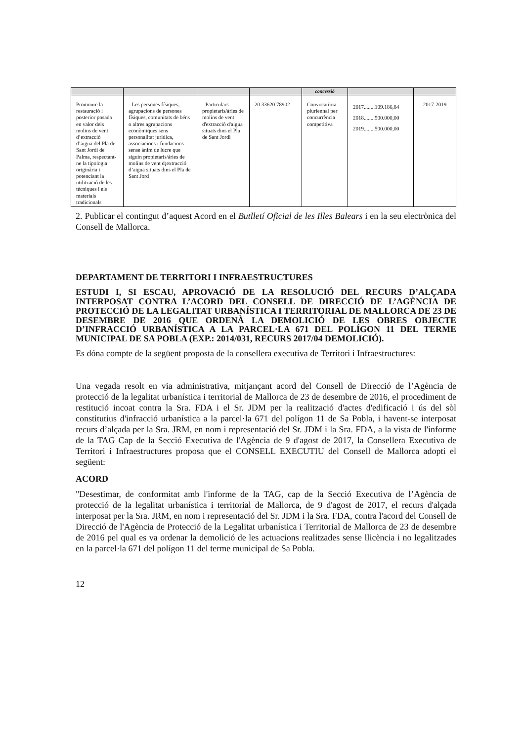| | | | | concessió | | |
| Promoure la restauració i posterior posada en valor dels molins de vent d’extracció d’aigua del Pla de Sant Jordi de Palma, respectant-ne la tipologia originària i potenciant la utilització de les tècniques i els materials tradicionals | - Les persones físiques, agrupacions de persones físiques, comunitats de béns o altres agrupacions econòmiques sens personalitat jurídica, associacions i fundacions sense ànim de lucre que siguin propietaris/àries de molins de vent d¡extracció d’aigua situats dins el Pla de Sant Jord | - Particulars propietaris/àries de molins de vent d'extracció d'aigua situats dins el Pla de Sant Jordi | 20 33620 78902 | Convocatòria pluriennal per concurrència competitiva | 2017........109.186,84 2018........500.000,00 2019........500.000,00 | 2017-2019 |
2. Publicar el contingut d’aquest Acord en el Butlletí Oficial de les Illes Balears i en la seu electrònica del Consell de Mallorca.
DEPARTAMENT DE TERRITORI I INFRAESTRUCTURES
ESTUDI I, SI ESCAU, APROVACIÓ DE LA RESOLUCIÓ DEL RECURS D’ALÇADA INTERPOSAT CONTRA L’ACORD DEL CONSELL DE DIRECCIÓ DE L’AGÈNCIA DE PROTECCIÓ DE LA LEGALITAT URBANÍSTICA I TERRITORIAL DE MALLORCA DE 23 DE DESEMBRE DE 2016 QUE ORDENÀ LA DEMOLICIÓ DE LES OBRES OBJECTE D’INFRACCIÓ URBANÍSTICA A LA PARCEL·LA 671 DEL POLÍGON 11 DEL TERME MUNICIPAL DE SA POBLA (EXP.: 2014/031, RECURS 2017/04 DEMOLICIÓ).
Es dóna compte de la següent proposta de la consellera executiva de Territori i Infraestructures:
Una vegada resolt en via administrativa, mitjançant acord del Consell de Direcció de l’Agència de protecció de la legalitat urbanística i territorial de Mallorca de 23 de desembre de 2016, el procediment de restitució incoat contra la Sra. FDA i el Sr. JDM per la realització d'actes d'edificació i ús del sòl constitutius d'infracció urbanística a la parcel·la 671 del polígon 11 de Sa Pobla, i havent-se interposat recurs d’alçada per la Sra. JRM, en nom i representació del Sr. JDM i la Sra. FDA, a la vista de l'informe de la TAG Cap de la Secció Executiva de l'Agència de 9 d'agost de 2017, la Consellera Executiva de Territori i Infraestructures proposa que el CONSELL EXECUTIU del Consell de Mallorca adopti el següent:
ACORD
"Desestimar, de conformitat amb l'informe de la TAG, cap de la Secció Executiva de l’Agència de protecció de la legalitat urbanística i territorial de Mallorca, de 9 d'agost de 2017, el recurs d'alçada interposat per la Sra. JRM, en nom i representació del Sr. JDM i la Sra. FDA, contra l'acord del Consell de Direcció de l'Agència de Protecció de la Legalitat urbanística i Territorial de Mallorca de 23 de desembre de 2016 pel qual es va ordenar la demolició de les actuacions realitzades sense llicència i no legalitzades en la parcel·la 671 del polígon 11 del terme municipal de Sa Pobla.
12